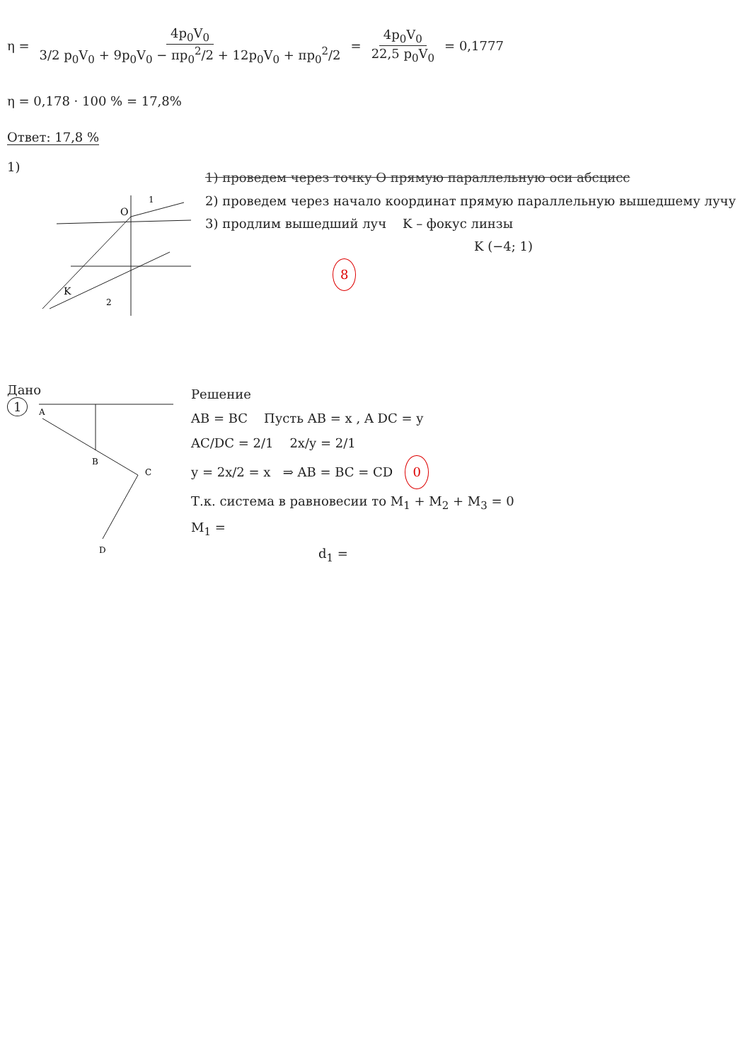η = 4p<sub>0</sub>V<sub>0</sub> 3/2 p<sub>0</sub>V<sub>0</sub> + 9p<sub>0</sub>V<sub>0</sub> − πp<sub>0</sub><sup>2</sup>/2 + 12p<sub>0</sub>V<sub>0</sub> + πp<sub>0</sub><sup>2</sup>/2 = 4p<sub>0</sub>V<sub>0</sub> 22,5 p<sub>0</sub>V<sub>0</sub> = 0,1777
η = 0,178 · 100 % = 17,8%
Ответ: 17,8 %
1)
K
O
2
1
1) проведем через точку O прямую параллельную оси абсцисс
2) проведем через начало координат прямую параллельную вышедшему лучу
3) продлим вышедший луч K – фокус линзы
K (−4; 1)
8
Дано
1
A
B
C
D
Решение
AB = BC Пусть AB = x , A DC = y
AC/DC = 2/1 2x/y = 2/1
y = 2x/2 = x ⇒ AB = BC = CD 0
Т.к. система в равновесии то M<sub>1</sub> + M<sub>2</sub> + M<sub>3</sub> = 0
M<sub>1</sub> =
d<sub>1</sub> =